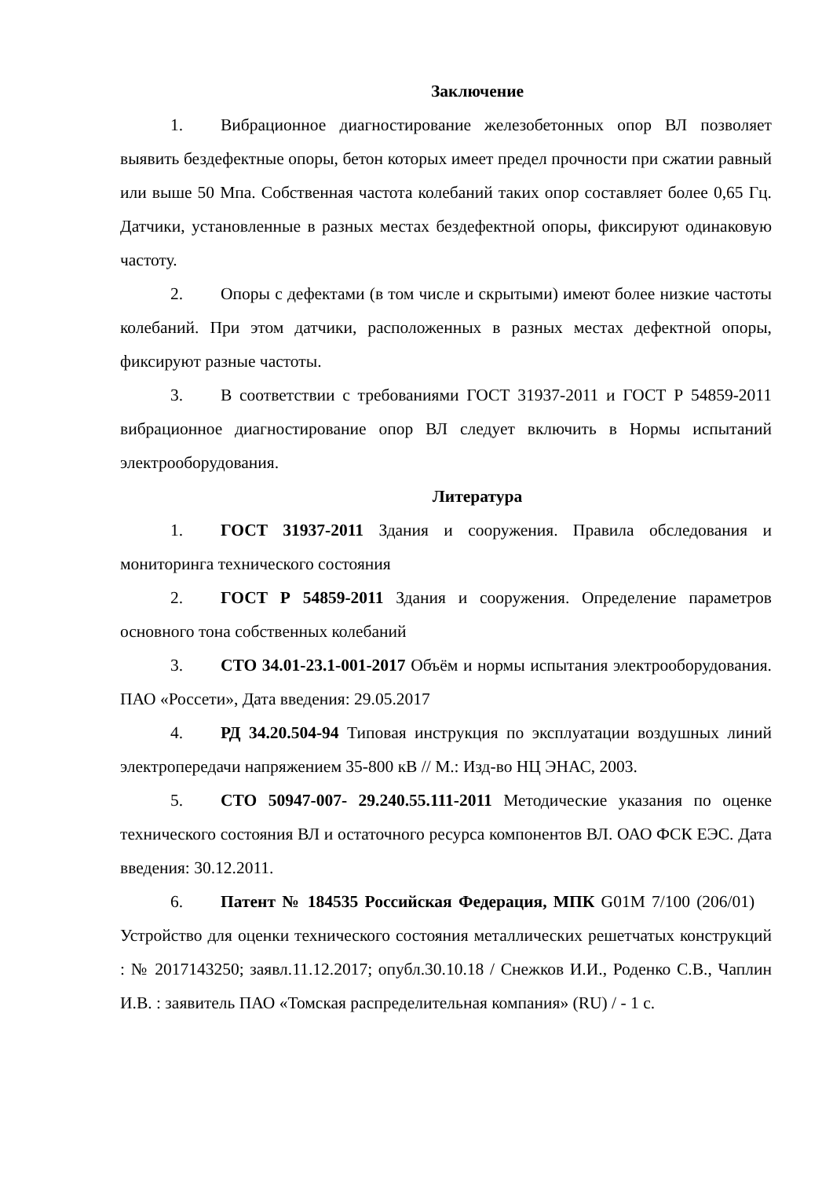Заключение
1. Вибрационное диагностирование железобетонных опор ВЛ позволяет выявить бездефектные опоры, бетон которых имеет предел прочности при сжатии равный или выше 50 Мпа. Собственная частота колебаний таких опор составляет более 0,65 Гц. Датчики, установленные в разных местах бездефектной опоры, фиксируют одинаковую частоту.
2. Опоры с дефектами (в том числе и скрытыми) имеют более низкие частоты колебаний. При этом датчики, расположенных в разных местах дефектной опоры, фиксируют разные частоты.
3. В соответствии с требованиями ГОСТ 31937-2011 и ГОСТ Р 54859-2011 вибрационное диагностирование опор ВЛ следует включить в Нормы испытаний электрооборудования.
Литература
1. ГОСТ 31937-2011 Здания и сооружения. Правила обследования и мониторинга технического состояния
2. ГОСТ Р 54859-2011 Здания и сооружения. Определение параметров основного тона собственных колебаний
3. СТО 34.01-23.1-001-2017 Объём и нормы испытания электрооборудования. ПАО «Россети», Дата введения: 29.05.2017
4. РД 34.20.504-94 Типовая инструкция по эксплуатации воздушных линий электропередачи напряжением 35-800 кВ // М.: Изд-во НЦ ЭНАС, 2003.
5. СТО 50947-007- 29.240.55.111-2011 Методические указания по оценке технического состояния ВЛ и остаточного ресурса компонентов ВЛ. ОАО ФСК ЕЭС. Дата введения: 30.12.2011.
6. Патент № 184535 Российская Федерация, МПК G01M 7/100 (206/01) Устройство для оценки технического состояния металлических решетчатых конструкций : № 2017143250; заявл.11.12.2017; опубл.30.10.18 / Снежков И.И., Роденко С.В., Чаплин И.В. : заявитель ПАО «Томская распределительная компания» (RU) / - 1 с.